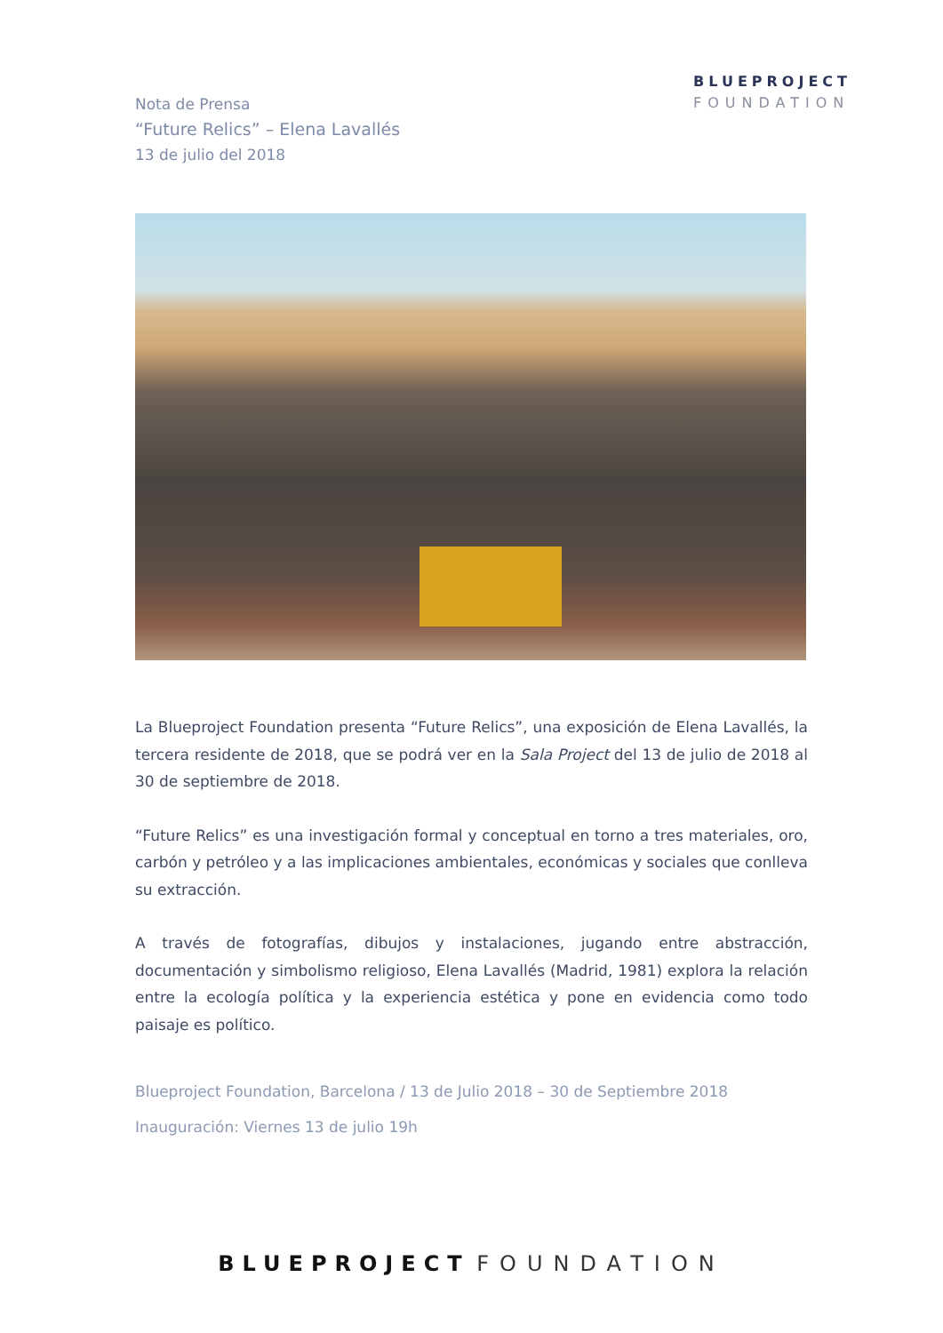BLUEPROJECT
FOUNDATION
Nota de Prensa
“Future Relics” – Elena Lavallés
13 de julio del 2018
La Blueproject Foundation presenta “Future Relics”, una exposición de Elena Lavallés, la tercera residente de 2018, que se podrá ver en la Sala Project del 13 de julio de 2018 al 30 de septiembre de 2018.
“Future Relics” es una investigación formal y conceptual en torno a tres materiales, oro, carbón y petróleo y a las implicaciones ambientales, económicas y sociales que conlleva su extracción.
A través de fotografías, dibujos y instalaciones, jugando entre abstracción, documentación y simbolismo religioso, Elena Lavallés (Madrid, 1981) explora la relación entre la ecología política y la experiencia estética y pone en evidencia como todo paisaje es político.
Blueproject Foundation, Barcelona / 13 de Julio 2018 – 30 de Septiembre 2018
Inauguración: Viernes 13 de julio 19h
BLUEPROJECT FOUNDATION